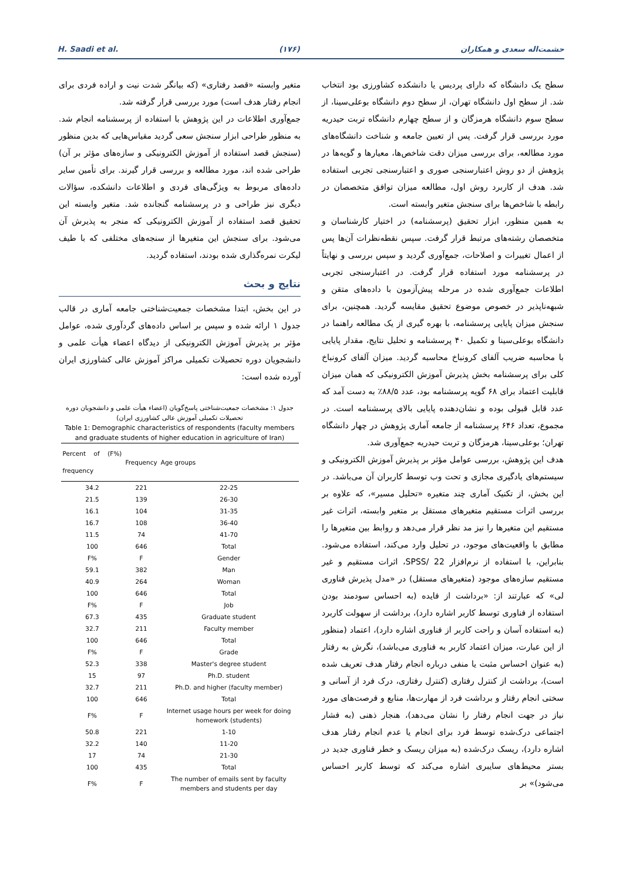H. Saadi et al. (۱۷۶) حشمت‌اله سعدی و همکاران
سطح یک دانشگاه که دارای پردیس یا دانشکده کشاورزی بود انتخاب شد. از سطح اول دانشگاه تهران، از سطح دوم دانشگاه بوعلی‌سینا، از سطح سوم دانشگاه هرمزگان و از سطح چهارم دانشگاه تربت حیدریه مورد بررسی قرار گرفت. پس از تعیین جامعه و شناخت دانشگاه‌های مورد مطالعه، برای بررسی میزان دقت شاخص‌ها، معیارها و گویه‌ها در پژوهش از دو روش اعتبارسنجی صوری و اعتبارسنجی تجربی استفاده شد. هدف از کاربرد روش اول، مطالعه میزان توافق متخصصان در رابطه با شاخص‌ها برای سنجش متغیر وابسته است.
به همین منظور، ابزار تحقیق (پرسشنامه) در اختیار کارشناسان و متخصصان رشته‌های مرتبط قرار گرفت. سپس نقطه‌نظرات آن‌ها پس از اعمال تغییرات و اصلاحات، جمع‌آوری گردید و سپس بررسی و نهایتاً در پرسشنامه مورد استفاده قرار گرفت. در اعتبارسنجی تجربی اطلاعات جمع‌آوری شده در مرحله پیش‌آزمون با داده‌های متقن و شبهه‌ناپذیر در خصوص موضوع تحقیق مقایسه گردید. همچنین، برای سنجش میزان پایایی پرسشنامه، با بهره گیری از یک مطالعه راهنما در دانشگاه بوعلی‌سینا و تکمیل ۴۰ پرسشنامه و تحلیل نتایج، مقدار پایایی با محاسبه ضریب آلفای کرونباخ محاسبه گردید. میزان آلفای کرونباخ کلی برای پرسشنامه بخش پذیرش آموزش الکترونیکی که همان میزان قابلیت اعتماد برای ۶۸ گویه پرسشنامه بود، عدد ۸۸/۵٪ به دست آمد که عدد قابل قبولی بوده و نشان‌دهنده پایایی بالای پرسشنامه است. در مجموع، تعداد ۶۴۶ پرسشنامه از جامعه آماری پژوهش در چهار دانشگاه تهران؛ بوعلی‌سینا، هرمزگان و تربت حیدریه جمع‌آوری شد.
هدف این پژوهش، بررسی عوامل مؤثر بر پذیرش آموزش الکترونیکی و سیستم‌های یادگیری مجازی و تحت وب توسط کاربران آن می‌باشد. در این بخش، از تکنیک آماری چند متغیره «تحلیل مسیر»، که علاوه بر بررسی اثرات مستقیم متغیرهای مستقل بر متغیر وابسته، اثرات غیر مستقیم این متغیرها را نیز مد نظر قرار می‌دهد و روابط بین متغیرها را مطابق با واقعیت‌های موجود، در تحلیل وارد می‌کند، استفاده می‌شود. بنابراین، با استفاده از نرم‌افزار SPSS/ 22، اثرات مستقیم و غیر مستقیم سازه‌های موجود (متغیرهای مستقل) در «مدل پذیرش فناوری لی» که عبارتند از: «برداشت از فایده (به احساس سودمند بودن استفاده از فناوری توسط کاربر اشاره دارد)، برداشت از سهولت کاربرد (به استفاده آسان و راحت کاربر از فناوری اشاره دارد)، اعتماد (منظور از این عبارت، میزان اعتماد کاربر به فناوری می‌باشد)، نگرش به رفتار (به عنوان احساس مثبت یا منفی درباره انجام رفتار هدف تعریف شده است)، برداشت از کنترل رفتاری (کنترل رفتاری، درک فرد از آسانی و سختی انجام رفتار و برداشت فرد از مهارت‌ها، منابع و فرصت‌های مورد نیاز در جهت انجام رفتار را نشان می‌دهد)، هنجار ذهنی (به فشار اجتماعی درک‌شده توسط فرد برای انجام یا عدم انجام رفتار هدف اشاره دارد)، ریسک درک‌شده (به میزان ریسک و خطر فناوری جدید در بستر محیط‌های سایبری اشاره می‌کند که توسط کاربر احساس می‌شود)» بر
متغیر وابسته «قصد رفتاری» (که بیانگر شدت نیت و اراده فردی برای انجام رفتار هدف است) مورد بررسی قرار گرفته شد.
جمع‌آوری اطلاعات در این پژوهش با استفاده از پرسشنامه انجام شد. به منظور طراحی ابزار سنجش سعی گردید مقیاس‌هایی که بدین منظور (سنجش قصد استفاده از آموزش الکترونیکی و سازه‌های مؤثر بر آن) طراحی شده اند، مورد مطالعه و بررسی قرار گیرند. برای تأمین سایر داده‌های مربوط به ویژگی‌های فردی و اطلاعات دانشکده، سؤالات دیگری نیز طراحی و در پرسشنامه گنجانده شد. متغیر وابسته این تحقیق قصد استفاده از آموزش الکترونیکی که منجر به پذیرش آن می‌شود. برای سنجش این متغیرها از سنجه‌های مختلفی که با طیف لیکرت نمره‌گذاری شده بودند، استفاده گردید.
نتایج و بحث
در این بخش، ابتدا مشخصات جمعیت‌شناختی جامعه آماری در قالب جدول ۱ ارائه شده و سپس بر اساس داده‌های گردآوری شده، عوامل مؤثر بر پذیرش آموزش الکترونیکی از دیدگاه اعضاء هیأت علمی و دانشجویان دوره تحصیلات تکمیلی مراکز آموزش عالی کشاورزی ایران آورده شده است:
جدول ۱: مشخصات جمعیت‌شناختی پاسخ‌گویان (اعضاء هیأت علمی و دانشجویان دوره تحصیلات تکمیلی آموزش عالی کشاورزی ایران)
Table 1: Demographic characteristics of respondents (faculty members and graduate students of higher education in agriculture of Iran)
| Percent of (F%) frequency | Frequency | Age groups |
| --- | --- | --- |
| 34.2 | 221 | 22-25 |
| 21.5 | 139 | 26-30 |
| 16.1 | 104 | 31-35 |
| 16.7 | 108 | 36-40 |
| 11.5 | 74 | 41-70 |
| 100 | 646 | Total |
| F% | F | Gender |
| 59.1 | 382 | Man |
| 40.9 | 264 | Woman |
| 100 | 646 | Total |
| F% | F | Job |
| 67.3 | 435 | Graduate student |
| 32.7 | 211 | Faculty member |
| 100 | 646 | Total |
| F% | F | Grade |
| 52.3 | 338 | Master's degree student |
| 15 | 97 | Ph.D. student |
| 32.7 | 211 | Ph.D. and higher (faculty member) |
| 100 | 646 | Total |
| F% | F | Internet usage hours per week for doing homework (students) |
| 50.8 | 221 | 1-10 |
| 32.2 | 140 | 11-20 |
| 17 | 74 | 21-30 |
| 100 | 435 | Total |
| F% | F | The number of emails sent by faculty members and students per day |